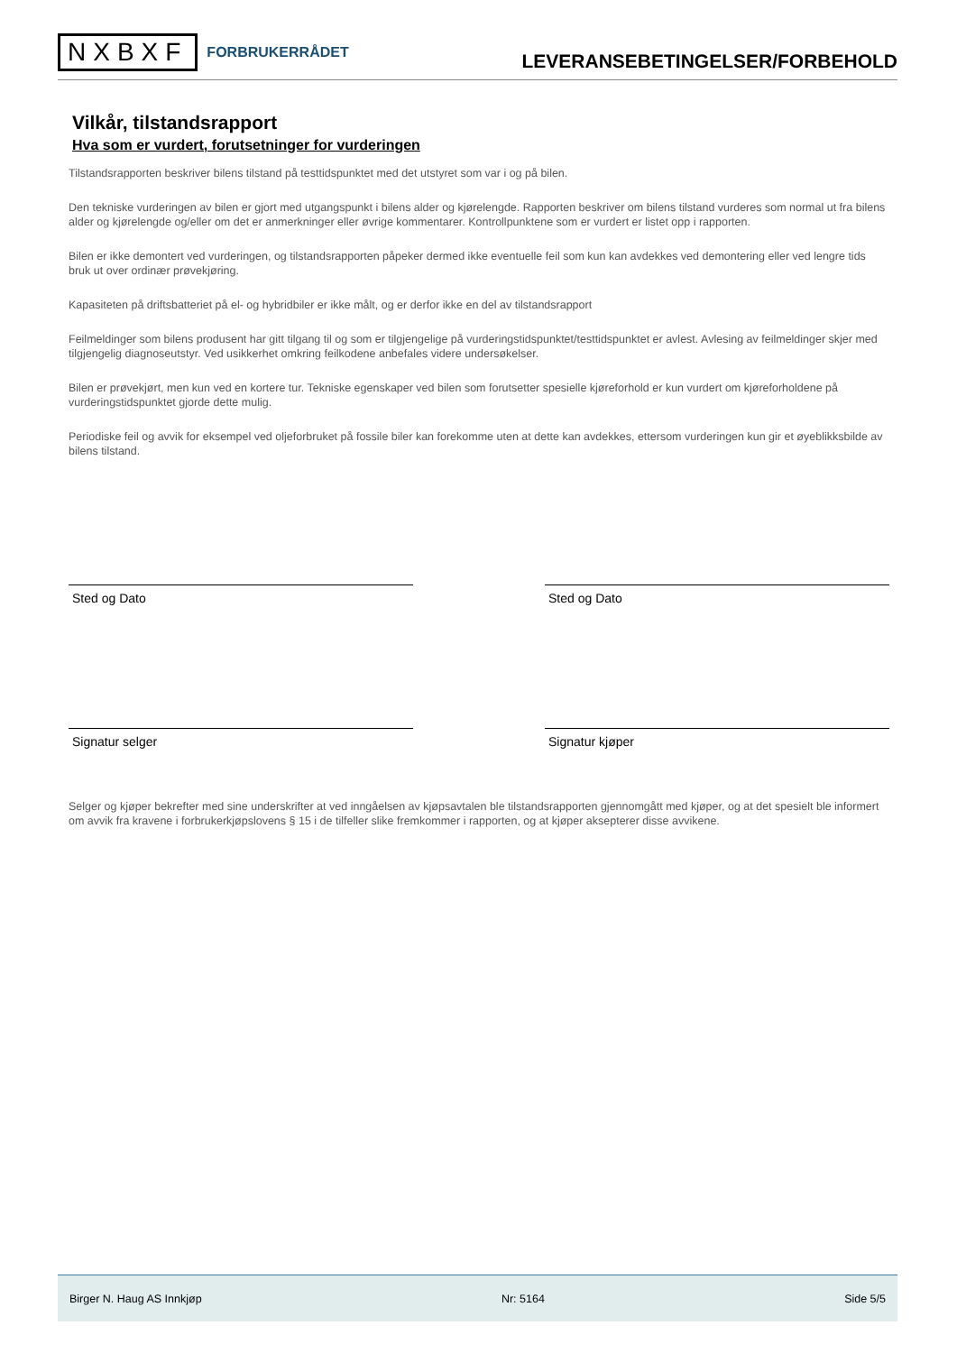NXBXF FORBRUKERRÅDET
LEVERANSEBETINGELSER/FORBEHOLD
Vilkår, tilstandsrapport
Hva som er vurdert, forutsetninger for vurderingen
Tilstandsrapporten beskriver bilens tilstand på testtidspunktet med det utstyret som var i og på bilen.
Den tekniske vurderingen av bilen er gjort med utgangspunkt i bilens alder og kjørelengde. Rapporten beskriver om bilens tilstand vurderes som normal ut fra bilens alder og kjørelengde og/eller om det er anmerkninger eller øvrige kommentarer. Kontrollpunktene som er vurdert er listet opp i rapporten.
Bilen er ikke demontert ved vurderingen, og tilstandsrapporten påpeker dermed ikke eventuelle feil som kun kan avdekkes ved demontering eller ved lengre tids bruk ut over ordinær prøvekjøring.
Kapasiteten på driftsbatteriet på el- og hybridbiler er ikke målt, og er derfor ikke en del av tilstandsrapport
Feilmeldinger som bilens produsent har gitt tilgang til og som er tilgjengelige på vurderingstidspunktet/testtidspunktet er avlest. Avlesing av feilmeldinger skjer med tilgjengelig diagnoseutstyr. Ved usikkerhet omkring feilkodene anbefales videre undersøkelser.
Bilen er prøvekjørt, men kun ved en kortere tur. Tekniske egenskaper ved bilen som forutsetter spesielle kjøreforhold er kun vurdert om kjøreforholdene på vurderingstidspunktet gjorde dette mulig.
Periodiske feil og avvik for eksempel ved oljeforbruket på fossile biler kan forekomme uten at dette kan avdekkes, ettersom vurderingen kun gir et øyeblikksbilde av bilens tilstand.
Sted og Dato Sted og Dato
Signatur selger Signatur kjøper
Selger og kjøper bekrefter med sine underskrifter at ved inngåelsen av kjøpsavtalen ble tilstandsrapporten gjennomgått med kjøper, og at det spesielt ble informert om avvik fra kravene i forbrukerkjøpslovens § 15 i de tilfeller slike fremkommer i rapporten, og at kjøper aksepterer disse avvikene.
Birger N. Haug AS Innkjøp Nr: 5164 Side 5/5